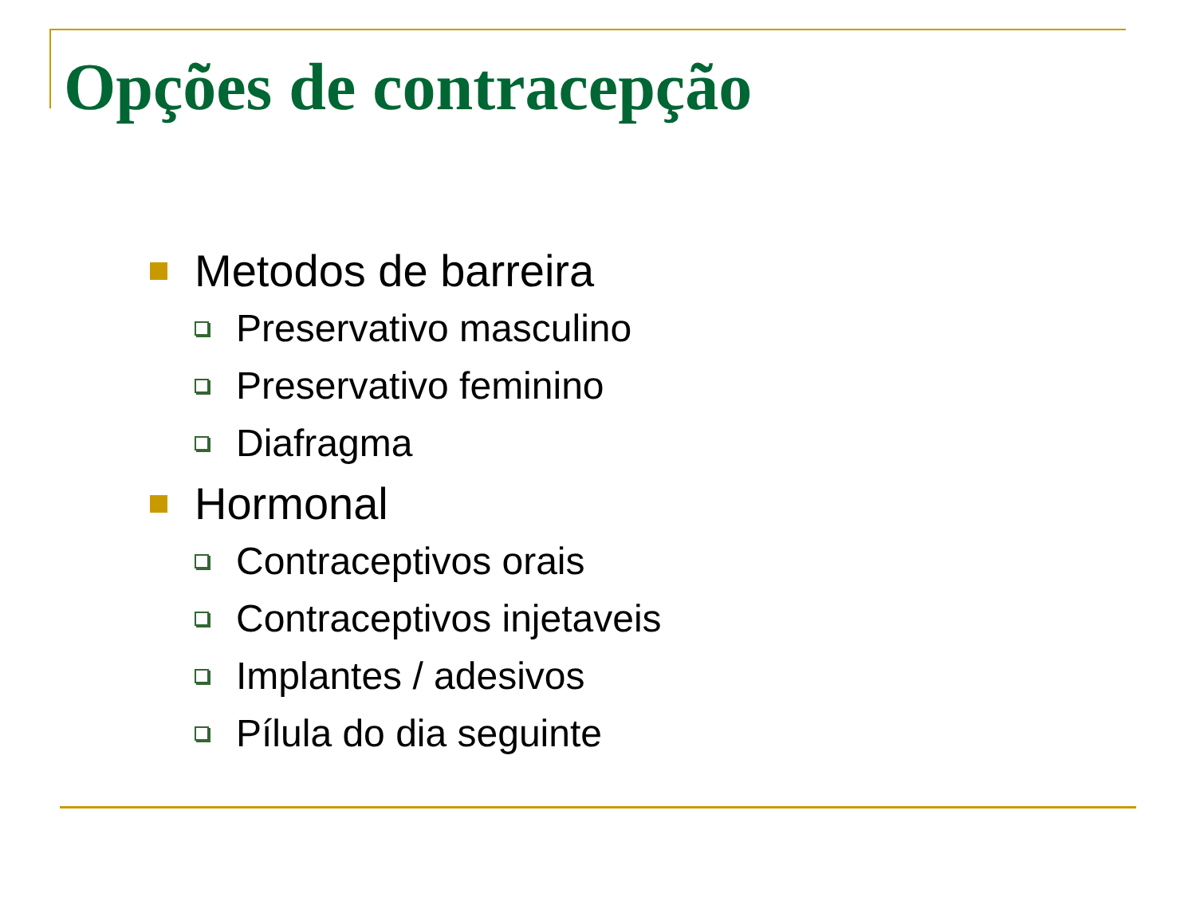Opções de contracepção
Metodos de barreira
Preservativo masculino
Preservativo feminino
Diafragma
Hormonal
Contraceptivos orais
Contraceptivos injetaveis
Implantes / adesivos
Pílula do dia seguinte